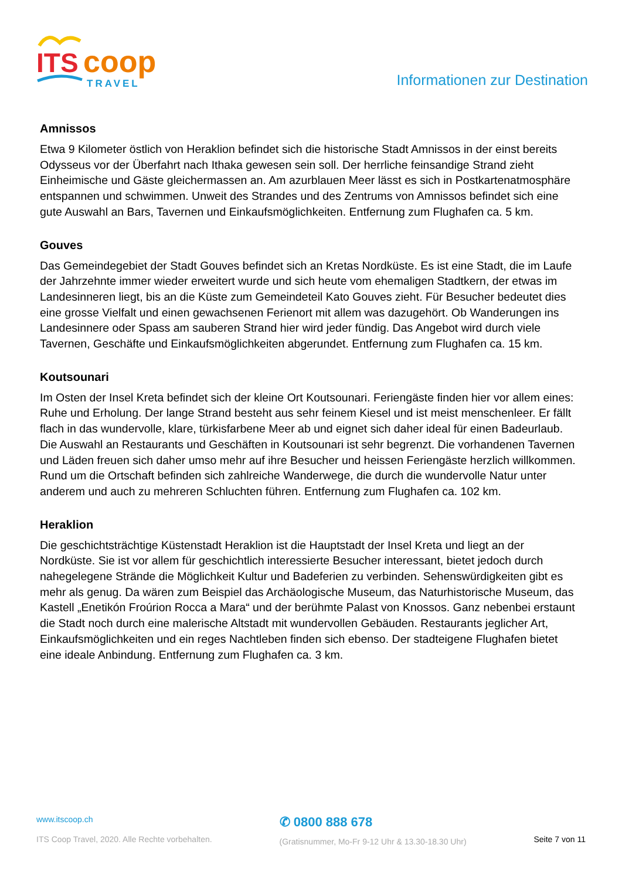ITS
coop
TRAVEL
Informationen zur Destination
Amnissos
Etwa 9 Kilometer östlich von Heraklion befindet sich die historische Stadt Amnissos in der einst bereits Odysseus vor der Überfahrt nach Ithaka gewesen sein soll. Der herrliche feinsandige Strand zieht Einheimische und Gäste gleichermassen an. Am azurblauen Meer lässt es sich in Postkartenatmosphäre entspannen und schwimmen. Unweit des Strandes und des Zentrums von Amnissos befindet sich eine gute Auswahl an Bars, Tavernen und Einkaufsmöglichkeiten. Entfernung zum Flughafen ca. 5 km.
Gouves
Das Gemeindegebiet der Stadt Gouves befindet sich an Kretas Nordküste. Es ist eine Stadt, die im Laufe der Jahrzehnte immer wieder erweitert wurde und sich heute vom ehemaligen Stadtkern, der etwas im Landesinneren liegt, bis an die Küste zum Gemeindeteil Kato Gouves zieht. Für Besucher bedeutet dies eine grosse Vielfalt und einen gewachsenen Ferienort mit allem was dazugehört. Ob Wanderungen ins Landesinnere oder Spass am sauberen Strand hier wird jeder fündig. Das Angebot wird durch viele Tavernen, Geschäfte und Einkaufsmöglichkeiten abgerundet. Entfernung zum Flughafen ca. 15 km.
Koutsounari
Im Osten der Insel Kreta befindet sich der kleine Ort Koutsounari. Feriengäste finden hier vor allem eines: Ruhe und Erholung. Der lange Strand besteht aus sehr feinem Kiesel und ist meist menschenleer. Er fällt flach in das wundervolle, klare, türkisfarbene Meer ab und eignet sich daher ideal für einen Badeurlaub. Die Auswahl an Restaurants und Geschäften in Koutsounari ist sehr begrenzt. Die vorhandenen Tavernen und Läden freuen sich daher umso mehr auf ihre Besucher und heissen Feriengäste herzlich willkommen. Rund um die Ortschaft befinden sich zahlreiche Wanderwege, die durch die wundervolle Natur unter anderem und auch zu mehreren Schluchten führen. Entfernung zum Flughafen ca. 102 km.
Heraklion
Die geschichtsträchtige Küstenstadt Heraklion ist die Hauptstadt der Insel Kreta und liegt an der Nordküste. Sie ist vor allem für geschichtlich interessierte Besucher interessant, bietet jedoch durch nahegelegene Strände die Möglichkeit Kultur und Badeferien zu verbinden. Sehenswürdigkeiten gibt es mehr als genug. Da wären zum Beispiel das Archäologische Museum, das Naturhistorische Museum, das Kastell „Enetikón Froúrion Rocca a Mara“ und der berühmte Palast von Knossos. Ganz nebenbei erstaunt die Stadt noch durch eine malerische Altstadt mit wundervollen Gebäuden. Restaurants jeglicher Art, Einkaufsmöglichkeiten und ein reges Nachtleben finden sich ebenso. Der stadteigene Flughafen bietet eine ideale Anbindung. Entfernung zum Flughafen ca. 3 km.
www.itscoop.ch
ITS Coop Travel, 2020. Alle Rechte vorbehalten.
✆ 0800 888 678
(Gratisnummer, Mo-Fr 9-12 Uhr & 13.30-18.30 Uhr)
Seite 7 von 11